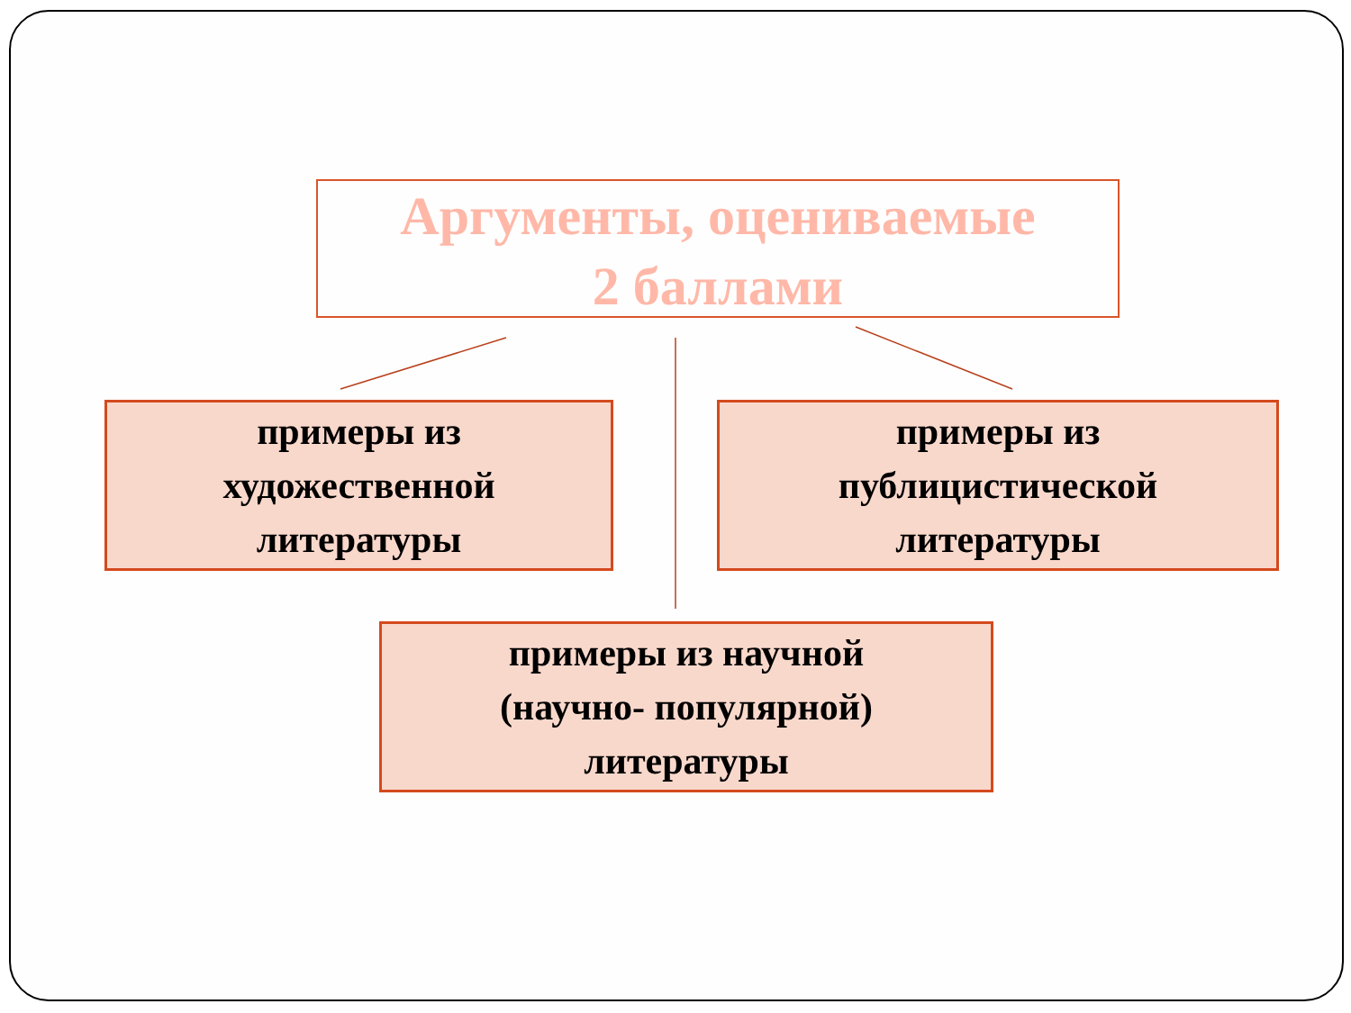Аргументы, оцениваемые
2 баллами
примеры из
художественной
литературы
примеры из
публицистической
литературы
примеры из научной
(научно- популярной)
литературы